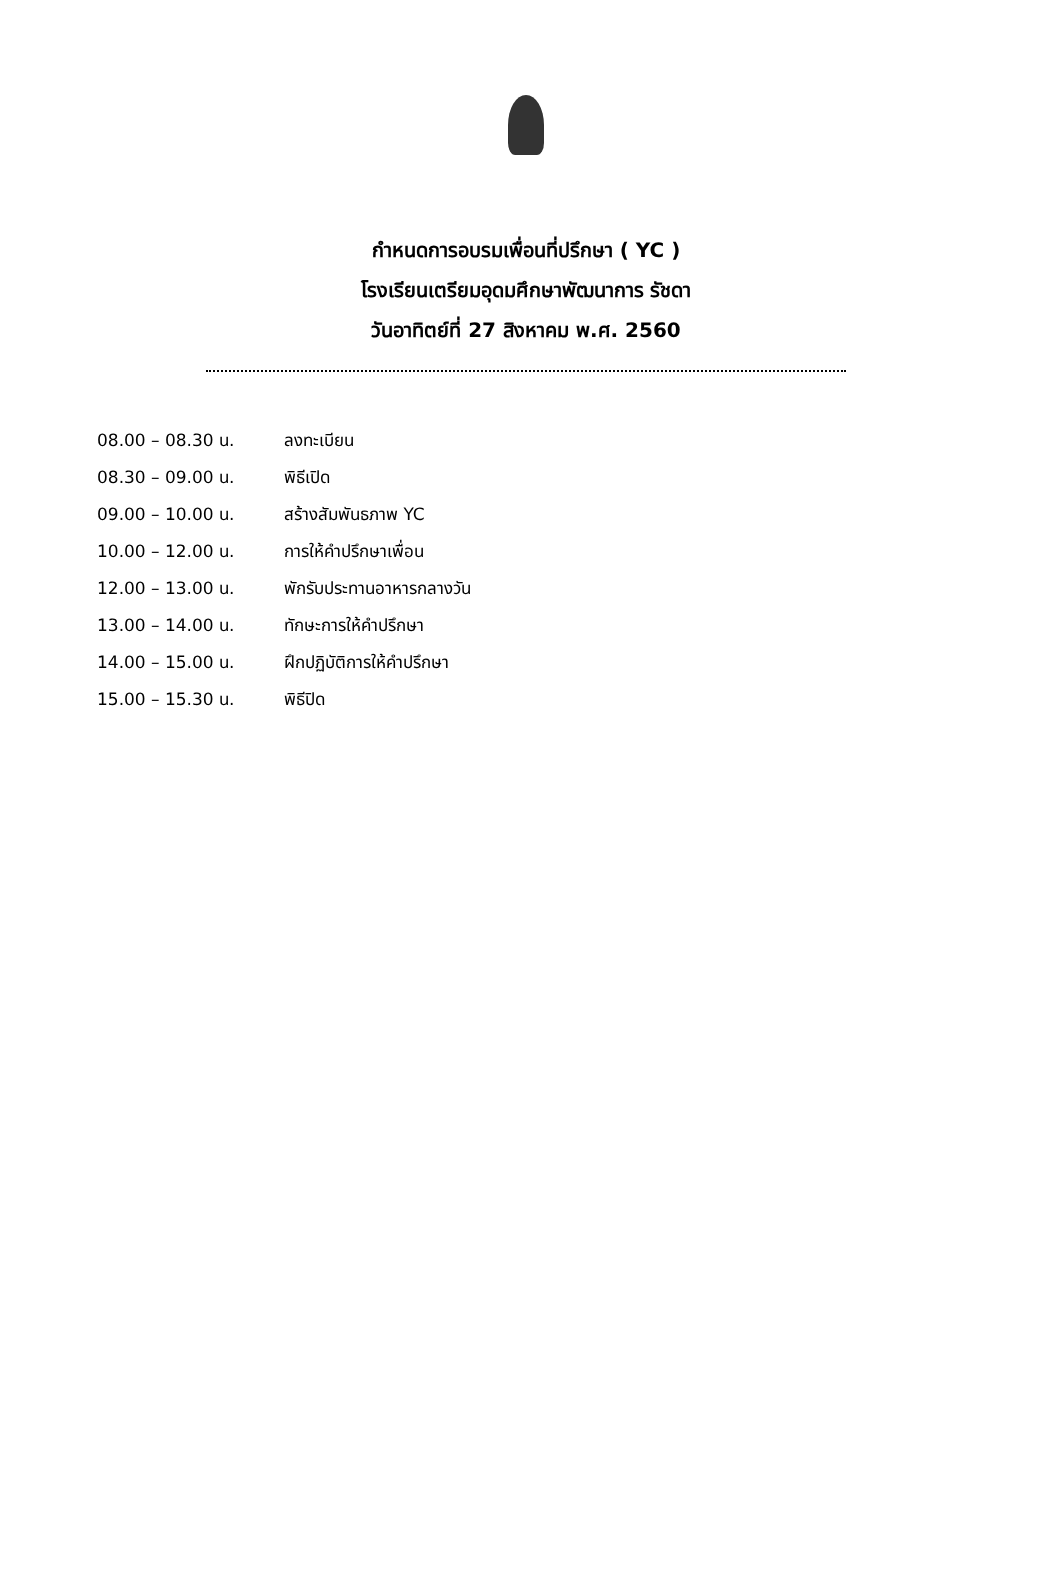กำหนดการอบรมเพื่อนที่ปรึกษา ( YC )
โรงเรียนเตรียมอุดมศึกษาพัฒนาการ รัชดา
วันอาทิตย์ที่ 27 สิงหาคม พ.ศ. 2560
08.00 – 08.30 น. ลงทะเบียน
08.30 – 09.00 น. พิธีเปิด
09.00 – 10.00 น. สร้างสัมพันธภาพ YC
10.00 – 12.00 น. การให้คำปรึกษาเพื่อน
12.00 – 13.00 น. พักรับประทานอาหารกลางวัน
13.00 – 14.00 น. ทักษะการให้คำปรึกษา
14.00 – 15.00 น. ฝึกปฏิบัติการให้คำปรึกษา
15.00 – 15.30 น. พิธีปิด